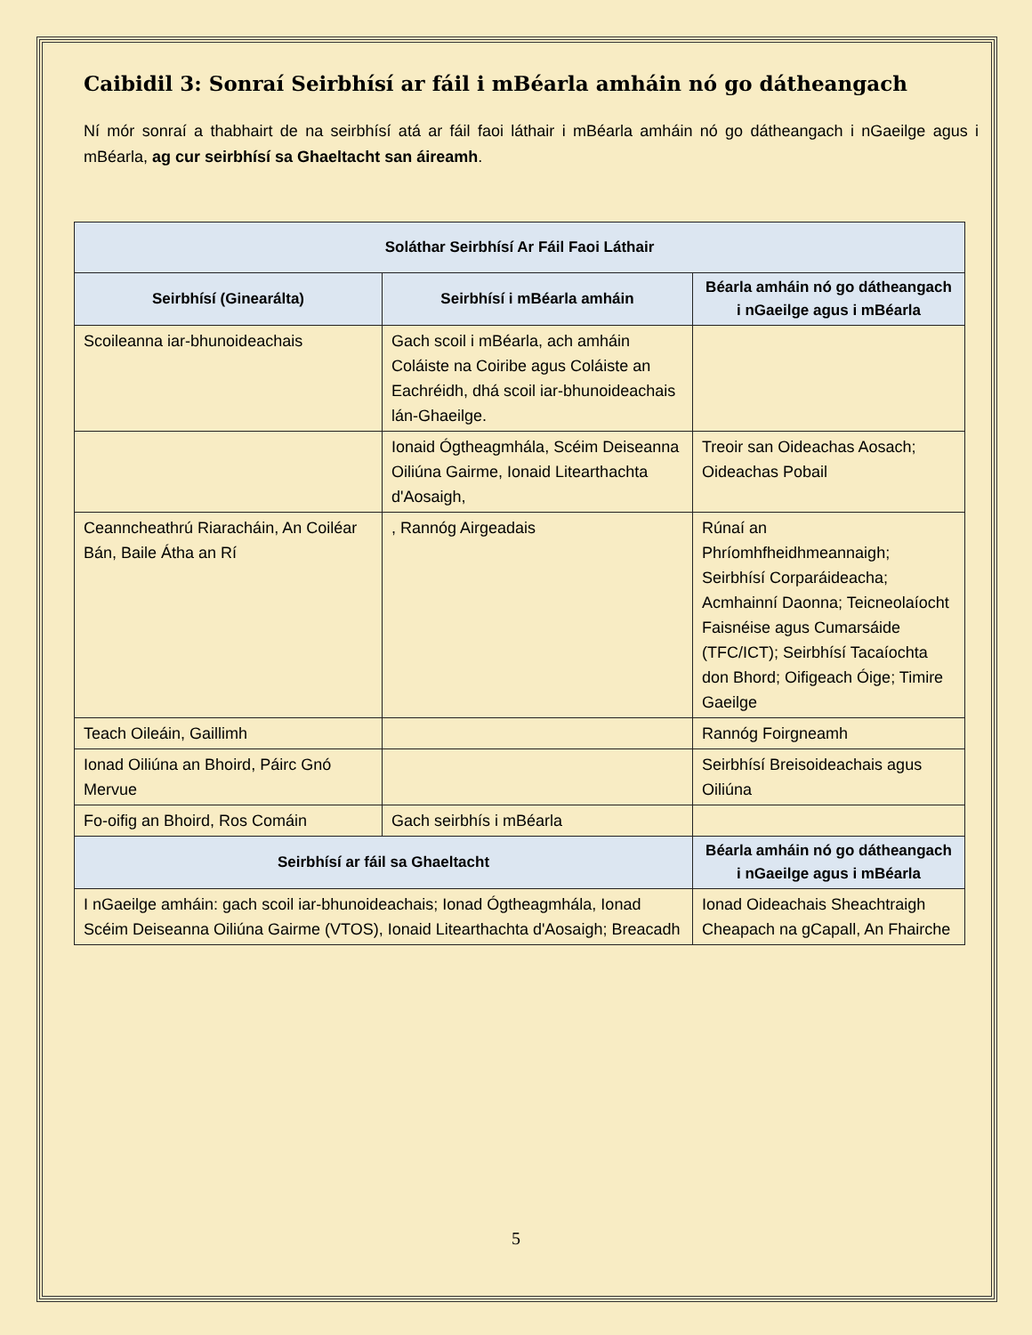Caibidil 3: Sonraí Seirbhísí ar fáil i mBéarla amháin nó go dátheangach
Ní mór sonraí a thabhairt de na seirbhísí atá ar fáil faoi láthair i mBéarla amháin nó go dátheangach i nGaeilge agus i mBéarla, ag cur seirbhísí sa Ghaeltacht san áireamh.
| Soláthar Seirbhísí Ar Fáil Faoi Láthair | | |
| --- | --- | --- |
| Seirbhísí (Ginearálta) | Seirbhísí i mBéarla amháin | Béarla amháin nó go dátheangach i nGaeilge agus i mBéarla |
| Scoileanna iar-bhunoideachais | Gach scoil i mBéarla, ach amháin Coláiste na Coiribe agus Coláiste an Eachréidh, dhá scoil iar-bhunoideachais lán-Ghaeilge. | |
| | Ionaid Ógtheagmhála, Scéim Deiseanna Oiliúna Gairme, Ionaid Litearthachta d'Aosaigh, | Treoir san Oideachas Aosach; Oideachas Pobail |
| Ceanncheathrú Riaracháin, An Coiléar Bán, Baile Átha an Rí | , Rannóg Airgeadais | Rúnaí an Phríomhfheidhmeannaigh; Seirbhísí Corparáideacha; Acmhainní Daonna; Teicneolaíocht Faisnéise agus Cumarsáide (TFC/ICT); Seirbhísí Tacaíochta don Bhord; Oifigeach Óige; Timire Gaeilge |
| Teach Oileáin, Gaillimh | | Rannóg Foirgneamh |
| Ionad Oiliúna an Bhoird, Páirc Gnó Mervue | | Seirbhísí Breisoideachais agus Oiliúna |
| Fo-oifig an Bhoird, Ros Comáin | Gach seirbhís i mBéarla | |
| Seirbhísí ar fáil sa Ghaeltacht | | Béarla amháin nó go dátheangach i nGaeilge agus i mBéarla |
| I nGaeilge amháin: gach scoil iar-bhunoideachais; Ionad Ógtheagmhála, Ionad Scéim Deiseanna Oiliúna Gairme (VTOS), Ionaid Litearthachta d'Aosaigh; Breacadh | | Ionad Oideachais Sheachtraigh Cheapach na gCapall, An Fhairche |
5